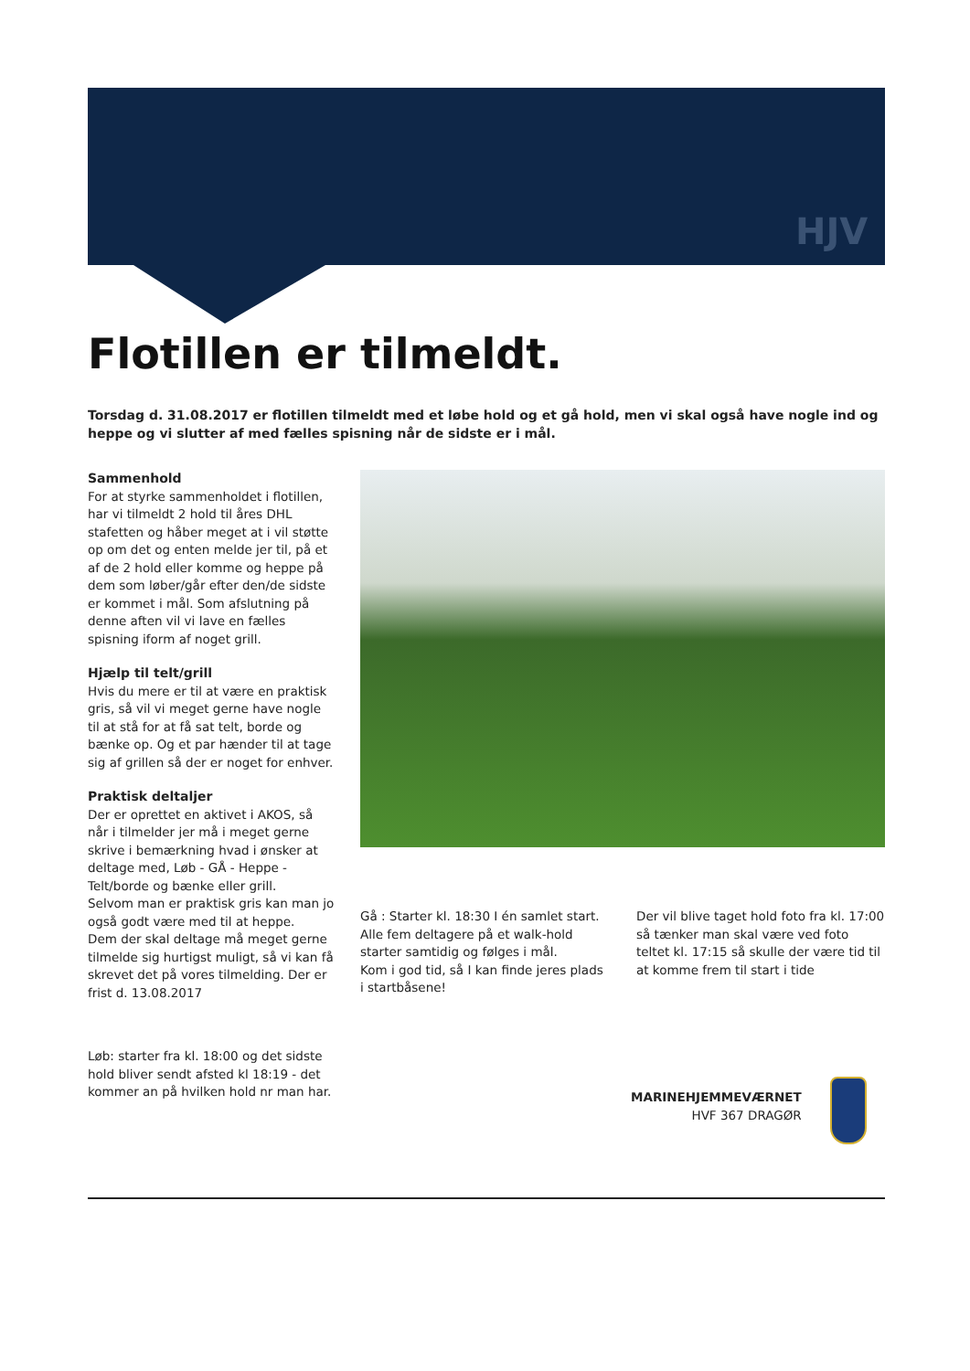HJV
Flotillen er tilmeldt.
Torsdag d. 31.08.2017 er flotillen tilmeldt med et løbe hold og et gå hold, men vi skal også have nogle ind og heppe og vi slutter af med fælles spisning når de sidste er i mål.
Sammenhold
For at styrke sammenholdet i flotillen, har vi tilmeldt 2 hold til åres DHL stafetten og håber meget at i vil støtte op om det og enten melde jer til, på et af de 2 hold eller komme og heppe på dem som løber/går efter den/de sidste er kommet i mål. Som afslutning på denne aften vil vi lave en fælles spisning iform af noget grill.
Hjælp til telt/grill
Hvis du mere er til at være en praktisk gris, så vil vi meget gerne have nogle til at stå for at få sat telt, borde og bænke op. Og et par hænder til at tage sig af grillen så der er noget for enhver.
Praktisk deltaljer
Der er oprettet en aktivet i AKOS, så når i tilmelder jer må i meget gerne skrive i bemærkning hvad i ønsker at deltage med, Løb - GÅ - Heppe - Telt/borde og bænke eller grill.
Selvom man er praktisk gris kan man jo også godt være med til at heppe.
Dem der skal deltage må meget gerne tilmelde sig hurtigst muligt, så vi kan få skrevet det på vores tilmelding. Der er frist d. 13.08.2017
Løb: starter fra kl. 18:00 og det sidste hold bliver sendt afsted kl 18:19 - det kommer an på hvilken hold nr man har.
Gå : Starter kl. 18:30 I én samlet start. Alle fem deltagere på et walk-hold starter samtidig og følges i mål.
Kom i god tid, så I kan finde jeres plads i startbåsene!
Der vil blive taget hold foto fra kl. 17:00 så tænker man skal være ved foto teltet kl. 17:15 så skulle der være tid til at komme frem til start i tide
MARINEHJEMMEVÆRNET
HVF 367 DRAGØR